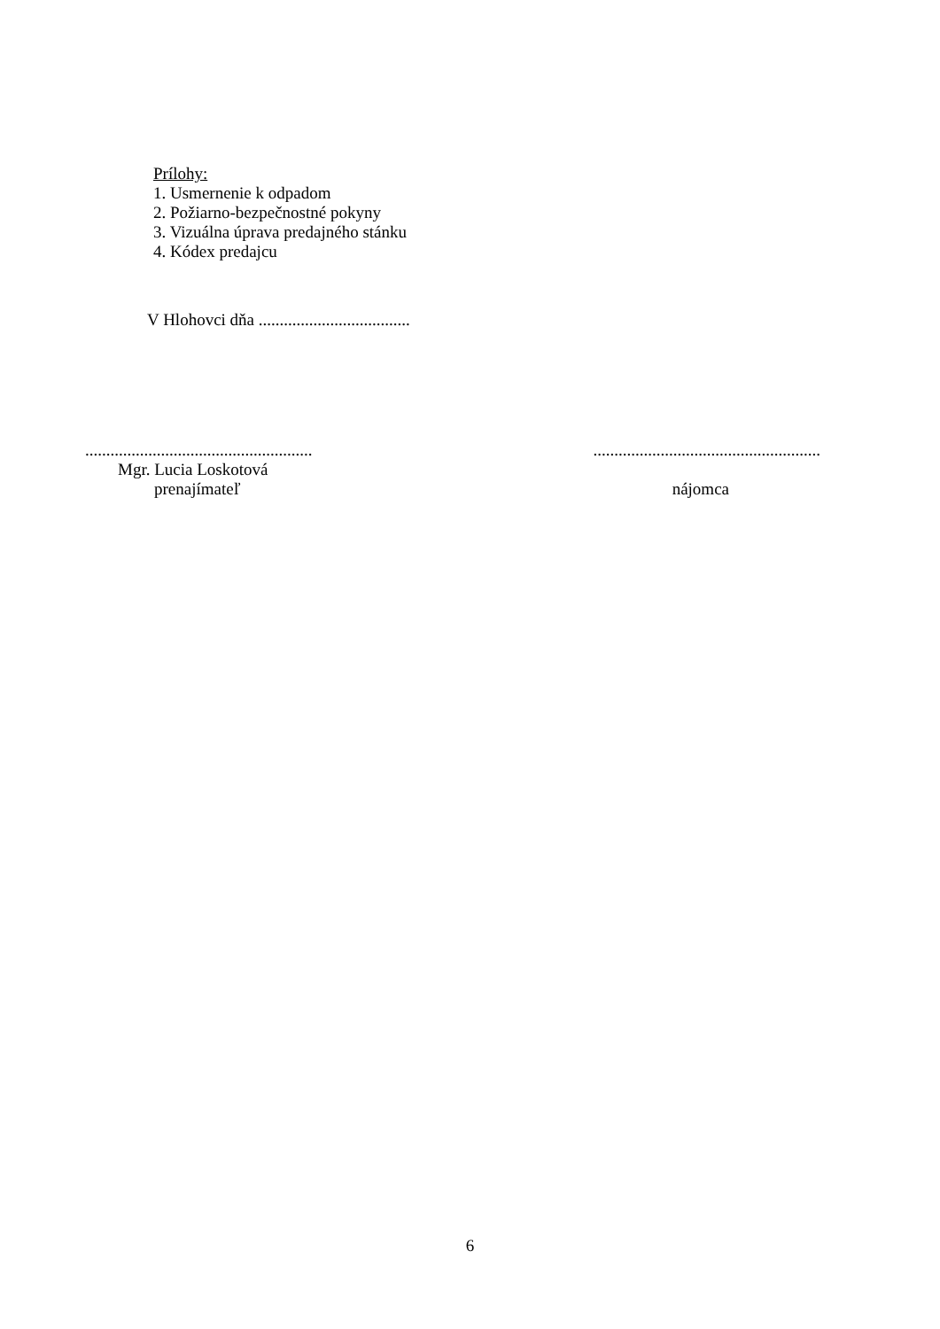Prílohy:
1. Usmernenie k odpadom
2. Požiarno-bezpečnostné pokyny
3. Vizuálna úprava predajného stánku
4. Kódex predajcu
V Hlohovci dňa ....................................
............................................................................................................
Mgr. Lucia Loskotová
prenajímateľ nájomca
6